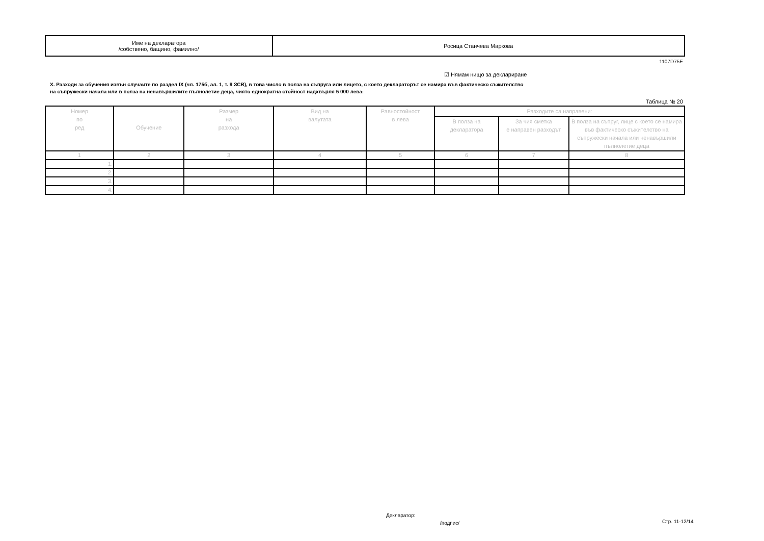| Име на декларатора /собствено, бащино, фамилно/ | Росица Станчева Маркова |
1107D75E
☑ Нямам нищо за деклариране
X. Разходи за обучения извън случаите по раздел IX (чл. 175б, ал. 1, т. 9 ЗСВ), в това число в полза на съпруга или лицето, с което декларaторът се намира във фактическо съжителство
на съпружески начала или в полза на ненавършилите пълнолетие деца, чиято еднократна стойност надхвърля 5 000 лева:
Таблица № 20
| Номер по ред | Обучение | Размер на разхода | Вид на валутата | Равностойност в лева | Разходите са направени: | | |
| --- | --- | --- | --- | --- | --- | --- | --- |
| | | | | | В полза на декларатора | За чия сметка е направен разходът | В полза на съпруг, лице с което се намира във фактическо съжителство на съпружески начала или ненавършили пълнолетие деца |
| 1 | 2 | 3 | 4 | 5 | 6 | 7 | 8 |
| 1. | | | | | | | |
| 2. | | | | | | | |
| 3. | | | | | | | |
| 4. | | | | | | | |
Декларатор:
/подпис/ Стр. 11-12/14